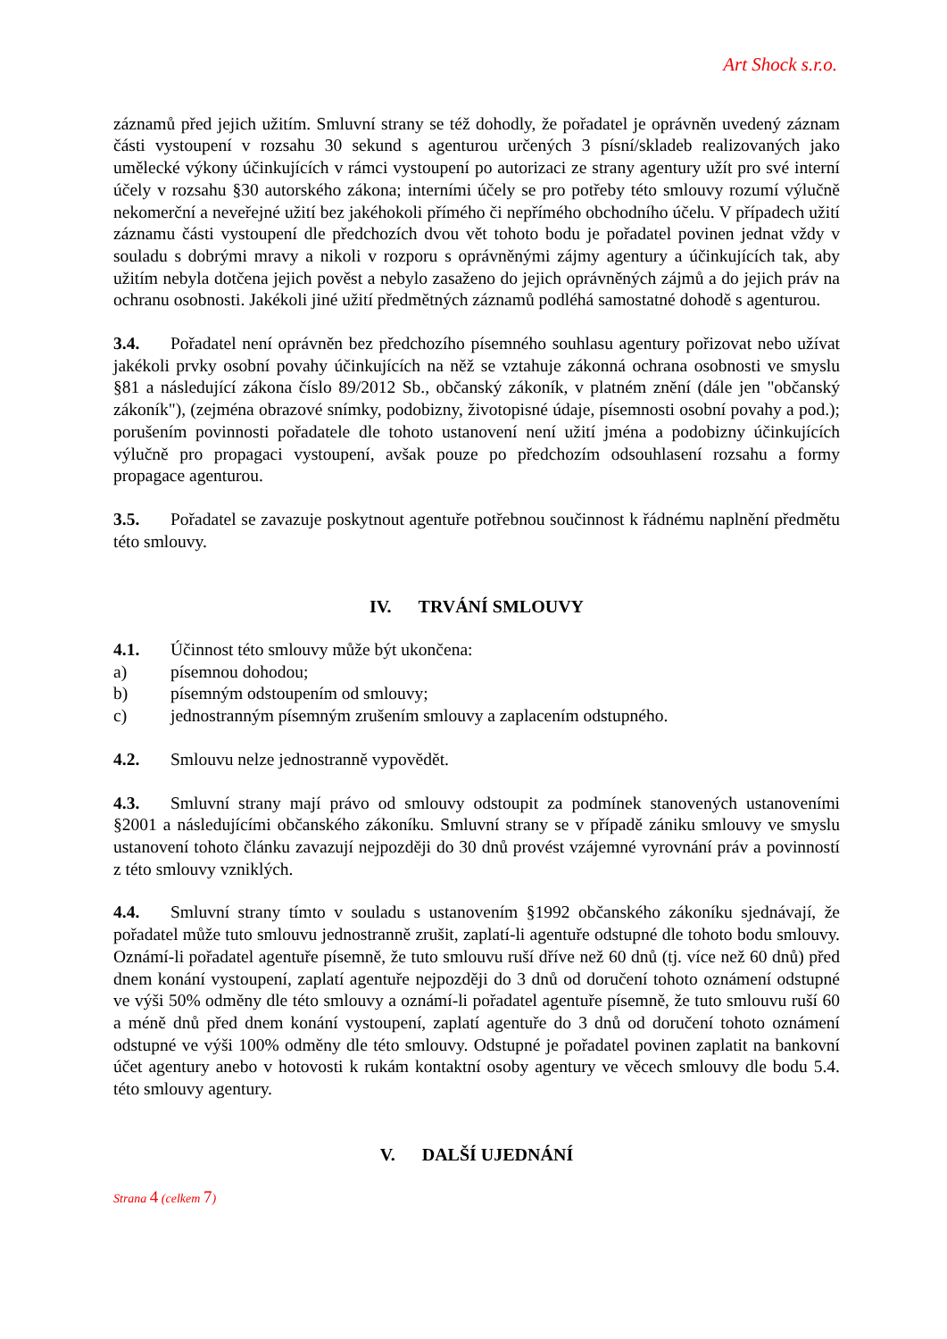Art Shock s.r.o.
záznamů před jejich užitím. Smluvní strany se též dohodly, že pořadatel je oprávněn uvedený záznam části vystoupení v rozsahu 30 sekund s agenturou určených 3 písní/skladeb realizovaných jako umělecké výkony účinkujících v rámci vystoupení po autorizaci ze strany agentury užít pro své interní účely v rozsahu §30 autorského zákona; interními účely se pro potřeby této smlouvy rozumí výlučně nekomerční a neveřejné užití bez jakéhokoli přímého či nepřímého obchodního účelu. V případech užití záznamu části vystoupení dle předchozích dvou vět tohoto bodu je pořadatel povinen jednat vždy v souladu s dobrými mravy a nikoli v rozporu s oprávněnými zájmy agentury a účinkujících tak, aby užitím nebyla dotčena jejich pověst a nebylo zasaženo do jejich oprávněných zájmů a do jejich práv na ochranu osobnosti. Jakékoli jiné užití předmětných záznamů podléhá samostatné dohodě s agenturou.
3.4. Pořadatel není oprávněn bez předchozího písemného souhlasu agentury pořizovat nebo užívat jakékoli prvky osobní povahy účinkujících na něž se vztahuje zákonná ochrana osobnosti ve smyslu §81 a následující zákona číslo 89/2012 Sb., občanský zákoník, v platném znění (dále jen "občanský zákoník"), (zejména obrazové snímky, podobizny, životopisné údaje, písemnosti osobní povahy a pod.); porušením povinnosti pořadatele dle tohoto ustanovení není užití jména a podobizny účinkujících výlučně pro propagaci vystoupení, avšak pouze po předchozím odsouhlasení rozsahu a formy propagace agenturou.
3.5. Pořadatel se zavazuje poskytnout agentuře potřebnou součinnost k řádnému naplnění předmětu této smlouvy.
IV. TRVÁNÍ SMLOUVY
4.1. Účinnost této smlouvy může být ukončena:
a) písemnou dohodou;
b) písemným odstoupením od smlouvy;
c) jednostranným písemným zrušením smlouvy a zaplacením odstupného.
4.2. Smlouvu nelze jednostranně vypovědět.
4.3. Smluvní strany mají právo od smlouvy odstoupit za podmínek stanovených ustanoveními §2001 a následujícími občanského zákoníku. Smluvní strany se v případě zániku smlouvy ve smyslu ustanovení tohoto článku zavazují nejpozději do 30 dnů provést vzájemné vyrovnání práv a povinností z této smlouvy vzniklých.
4.4. Smluvní strany tímto v souladu s ustanovením §1992 občanského zákoníku sjednávají, že pořadatel může tuto smlouvu jednostranně zrušit, zaplatí-li agentuře odstupné dle tohoto bodu smlouvy. Oznámí-li pořadatel agentuře písemně, že tuto smlouvu ruší dříve než 60 dnů (tj. více než 60 dnů) před dnem konání vystoupení, zaplatí agentuře nejpozději do 3 dnů od doručení tohoto oznámení odstupné ve výši 50% odměny dle této smlouvy a oznámí-li pořadatel agentuře písemně, že tuto smlouvu ruší 60 a méně dnů před dnem konání vystoupení, zaplatí agentuře do 3 dnů od doručení tohoto oznámení odstupné ve výši 100% odměny dle této smlouvy. Odstupné je pořadatel povinen zaplatit na bankovní účet agentury anebo v hotovosti k rukám kontaktní osoby agentury ve věcech smlouvy dle bodu 5.4. této smlouvy agentury.
V. DALŠÍ UJEDNÁNÍ
Strana 4 (celkem 7)